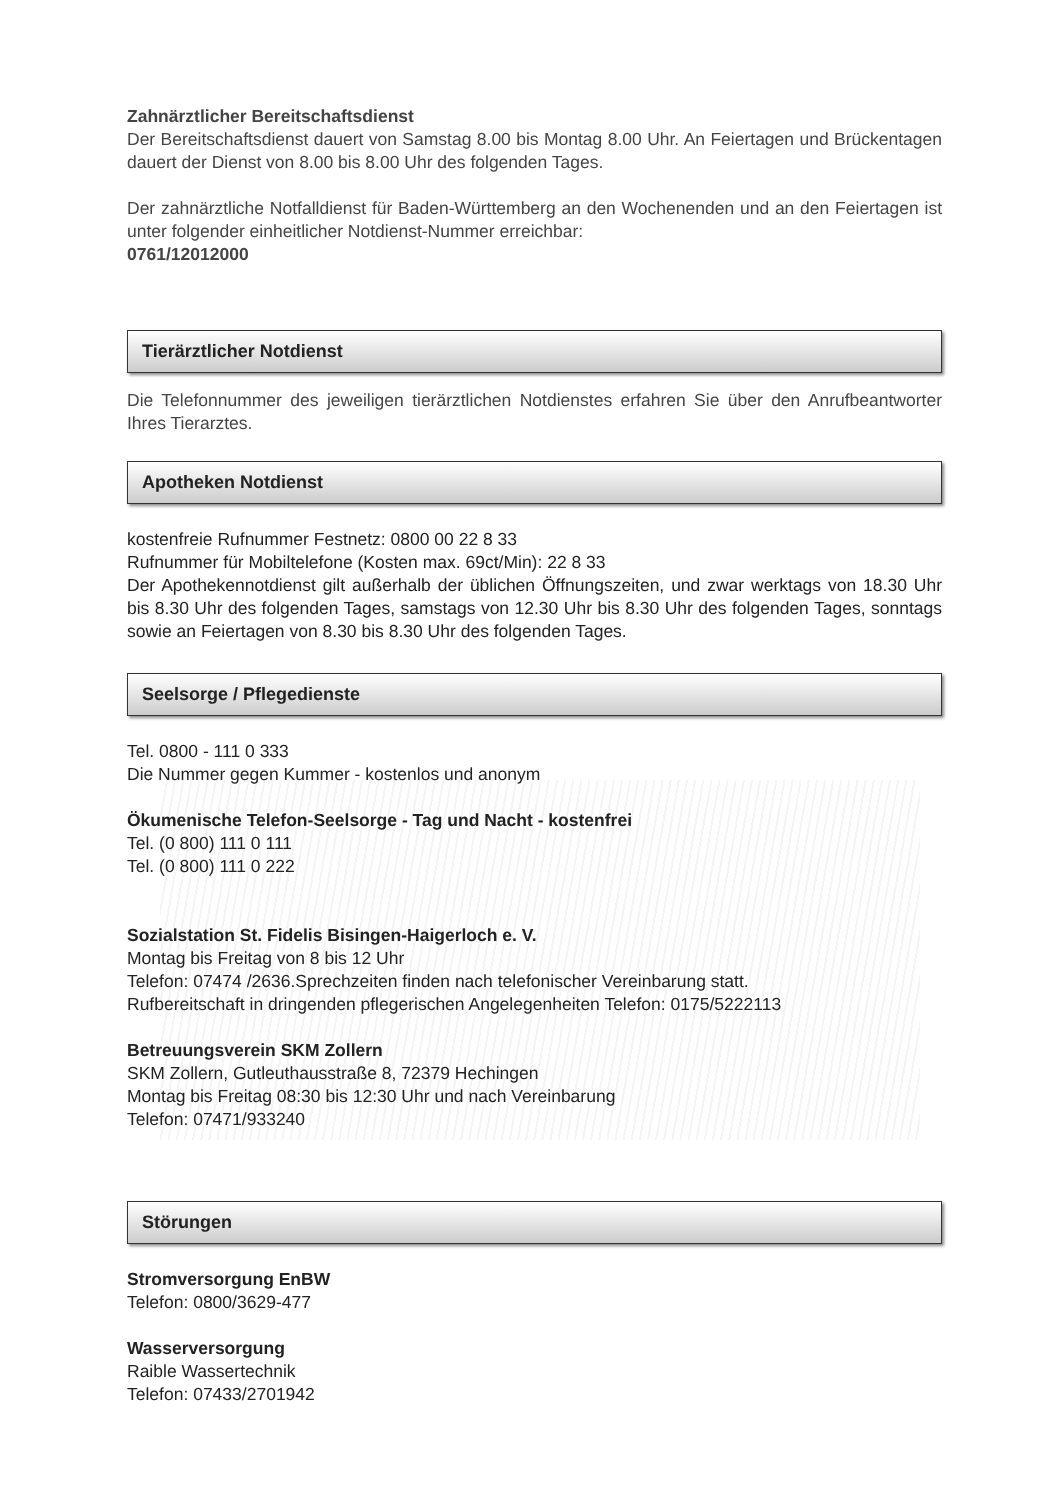Zahnärztlicher Bereitschaftsdienst
Der Bereitschaftsdienst dauert von Samstag 8.00 bis Montag 8.00 Uhr. An Feiertagen und Brückentagen dauert der Dienst von 8.00 bis 8.00 Uhr des folgenden Tages.
Der zahnärztliche Notfalldienst für Baden-Württemberg an den Wochenenden und an den Feiertagen ist unter folgender einheitlicher Notdienst-Nummer erreichbar:
0761/12012000
Tierärztlicher Notdienst
Die Telefonnummer des jeweiligen tierärztlichen Notdienstes erfahren Sie über den Anrufbeantworter Ihres Tierarztes.
Apotheken Notdienst
kostenfreie Rufnummer Festnetz: 0800 00 22 8 33
Rufnummer für Mobiltelefone (Kosten max. 69ct/Min): 22 8 33
Der Apothekennotdienst gilt außerhalb der üblichen Öffnungszeiten, und zwar werktags von 18.30 Uhr bis 8.30 Uhr des folgenden Tages, samstags von 12.30 Uhr bis 8.30 Uhr des folgenden Tages, sonntags sowie an Feiertagen von 8.30 bis 8.30 Uhr des folgenden Tages.
Seelsorge / Pflegedienste
Tel. 0800 - 111 0 333
Die Nummer gegen Kummer - kostenlos und anonym
Ökumenische Telefon-Seelsorge - Tag und Nacht - kostenfrei
Tel. (0 800) 111 0 111
Tel. (0 800) 111 0 222
Sozialstation St. Fidelis Bisingen-Haigerloch e. V.
Montag bis Freitag von 8 bis 12 Uhr
Telefon: 07474 /2636.Sprechzeiten finden nach telefonischer Vereinbarung statt.
Rufbereitschaft in dringenden pflegerischen Angelegenheiten Telefon: 0175/5222113
Betreuungsverein SKM Zollern
SKM Zollern, Gutleuthausstraße 8, 72379 Hechingen
Montag bis Freitag 08:30 bis 12:30 Uhr und nach Vereinbarung
Telefon: 07471/933240
Störungen
Stromversorgung EnBW
Telefon: 0800/3629-477
Wasserversorgung
Raible Wassertechnik
Telefon: 07433/2701942